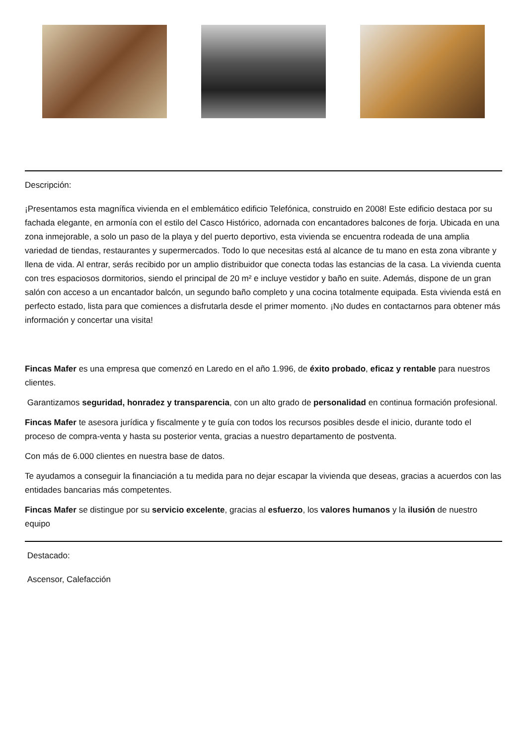Descripción:
¡Presentamos esta magnífica vivienda en el emblemático edificio Telefónica, construido en 2008! Este edificio destaca por su fachada elegante, en armonía con el estilo del Casco Histórico, adornada con encantadores balcones de forja. Ubicada en una zona inmejorable, a solo un paso de la playa y del puerto deportivo, esta vivienda se encuentra rodeada de una amplia variedad de tiendas, restaurantes y supermercados. Todo lo que necesitas está al alcance de tu mano en esta zona vibrante y llena de vida. Al entrar, serás recibido por un amplio distribuidor que conecta todas las estancias de la casa. La vivienda cuenta con tres espaciosos dormitorios, siendo el principal de 20 m² e incluye vestidor y baño en suite. Además, dispone de un gran salón con acceso a un encantador balcón, un segundo baño completo y una cocina totalmente equipada. Esta vivienda está en perfecto estado, lista para que comiences a disfrutarla desde el primer momento. ¡No dudes en contactarnos para obtener más información y concertar una visita!
Fincas Mafer es una empresa que comenzó en Laredo en el año 1.996, de éxito probado, eficaz y rentable para nuestros clientes.
Garantizamos seguridad, honradez y transparencia, con un alto grado de personalidad en continua formación profesional.
Fincas Mafer te asesora jurídica y fiscalmente y te guía con todos los recursos posibles desde el inicio, durante todo el proceso de compra-venta y hasta su posterior venta, gracias a nuestro departamento de postventa.
Con más de 6.000 clientes en nuestra base de datos.
Te ayudamos a conseguir la financiación a tu medida para no dejar escapar la vivienda que deseas, gracias a acuerdos con las entidades bancarias más competentes.
Fincas Mafer se distingue por su servicio excelente, gracias al esfuerzo, los valores humanos y la ilusión de nuestro equipo
Destacado:
Ascensor, Calefacción